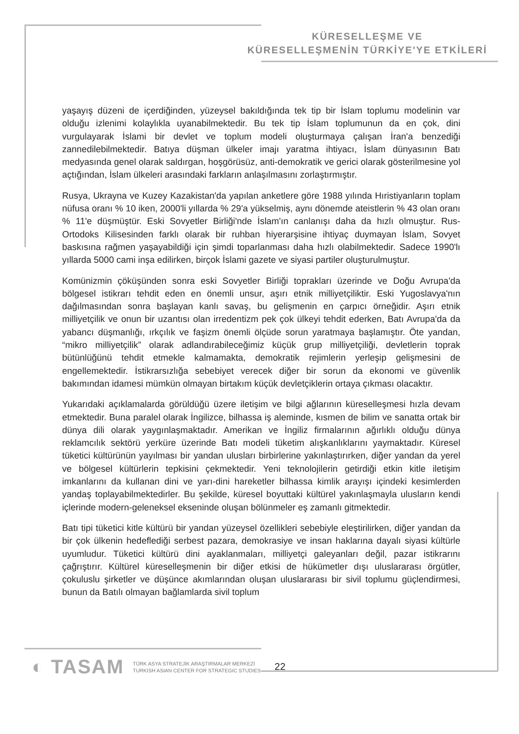KÜRESELLEŞME VE
KÜRESELLEŞMENİN TÜRKİYE'YE ETKİLERİ
yaşayış düzeni de içerdiğinden, yüzeysel bakıldığında tek tip bir İslam toplumu modelinin var olduğu izlenimi kolaylıkla uyanabilmektedir. Bu tek tip İslam toplumunun da en çok, dini vurgulayarak İslami bir devlet ve toplum modeli oluşturmaya çalışan İran'a benzediği zannedilebilmektedir. Batıya düşman ülkeler imajı yaratma ihtiyacı, İslam dünyasının Batı medyasında genel olarak saldırgan, hoşgörüsüz, anti-demokratik ve gerici olarak gösterilmesine yol açtığından, İslam ülkeleri arasındaki farkların anlaşılmasını zorlaştırmıştır.
Rusya, Ukrayna ve Kuzey Kazakistan'da yapılan anketlere göre 1988 yılında Hıristiyanların toplam nüfusa oranı % 10 iken, 2000'li yıllarda % 29'a yükselmiş, aynı dönemde ateistlerin % 43 olan oranı % 11'e düşmüştür. Eski Sovyetler Birliği'nde İslam'ın canlanışı daha da hızlı olmuştur. Rus-Ortodoks Kilisesinden farklı olarak bir ruhban hiyerarşisine ihtiyaç duymayan İslam, Sovyet baskısına rağmen yaşayabildiği için şimdi toparlanması daha hızlı olabilmektedir. Sadece 1990'lı yıllarda 5000 cami inşa edilirken, birçok İslami gazete ve siyasi partiler oluşturulmuştur.
Komünizmin çöküşünden sonra eski Sovyetler Birliği toprakları üzerinde ve Doğu Avrupa'da bölgesel istikrarı tehdit eden en önemli unsur, aşırı etnik milliyetçiliktir. Eski Yugoslavya'nın dağılmasından sonra başlayan kanlı savaş, bu gelişmenin en çarpıcı örneğidir. Aşırı etnik milliyetçilik ve onun bir uzantısı olan irredentizm pek çok ülkeyi tehdit ederken, Batı Avrupa'da da yabancı düşmanlığı, ırkçılık ve faşizm önemli ölçüde sorun yaratmaya başlamıştır. Öte yandan, “mikro milliyetçilik” olarak adlandırabileceğimiz küçük grup milliyetçiliği, devletlerin toprak bütünlüğünü tehdit etmekle kalmamakta, demokratik rejimlerin yerleşip gelişmesini de engellemektedir. İstikrarsızlığa sebebiyet verecek diğer bir sorun da ekonomi ve güvenlik bakımından idamesi mümkün olmayan birtakım küçük devletçiklerin ortaya çıkması olacaktır.
Yukarıdaki açıklamalarda görüldüğü üzere iletişim ve bilgi ağlarının küreselleşmesi hızla devam etmektedir. Buna paralel olarak İngilizce, bilhassa iş aleminde, kısmen de bilim ve sanatta ortak bir dünya dili olarak yaygınlaşmaktadır. Amerikan ve İngiliz firmalarının ağırlıklı olduğu dünya reklamcılık sektörü yerküre üzerinde Batı modeli tüketim alışkanlıklarını yaymaktadır. Küresel tüketici kültürünün yayılması bir yandan ulusları birbirlerine yakınlaştırırken, diğer yandan da yerel ve bölgesel kültürlerin tepkisini çekmektedir. Yeni teknolojilerin getirdiği etkin kitle iletişim imkanlarını da kullanan dini ve yarı-dini hareketler bilhassa kimlik arayışı içindeki kesimlerden yandaş toplayabilmektedirler. Bu şekilde, küresel boyuttaki kültürel yakınlaşmayla ulusların kendi içlerinde modern-geleneksel ekseninde oluşan bölünmeler eş zamanlı gitmektedir.
Batı tipi tüketici kitle kültürü bir yandan yüzeysel özellikleri sebebiyle eleştirilirken, diğer yandan da bir çok ülkenin hedeflediği serbest pazara, demokrasiye ve insan haklarına dayalı siyasi kültürle uyumludur. Tüketici kültürü dini ayaklanmaları, milliyetçi galeyanları değil, pazar istikrarını çağrıştırır. Kültürel küreselleşmenin bir diğer etkisi de hükümetler dışı uluslararası örgütler, çokuluslu şirketler ve düşünce akımlarından oluşan uluslararası bir sivil toplumu güçlendirmesi, bunun da Batılı olmayan bağlamlarda sivil toplum
◐ TASAM
TÜRK ASYA STRATEJİK ARAŞTIRMALAR MERKEZİ
TURKISH ASIAN CENTER FOR STRATEGIC STUDIES
22